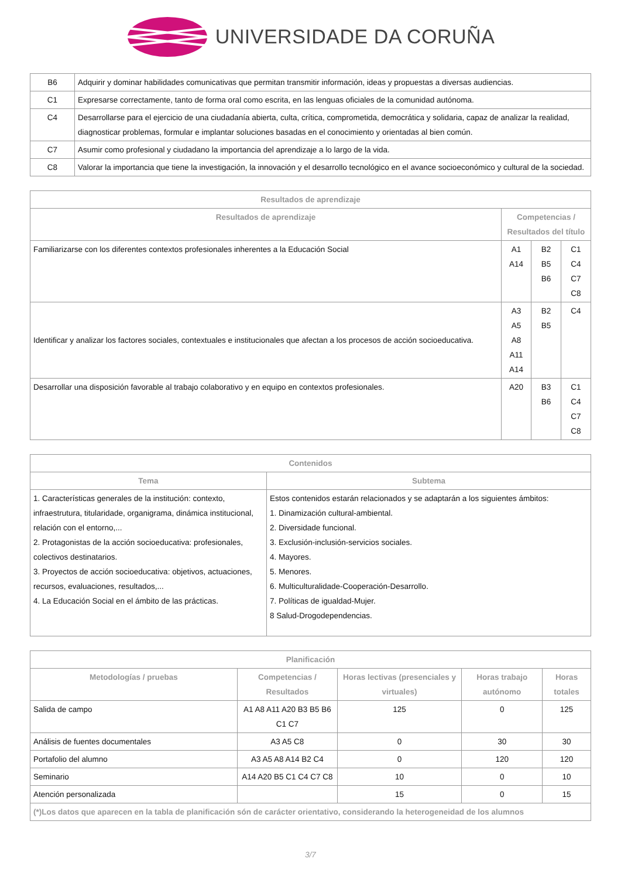UNIVERSIDADE DA CORUÑA
| B6 | Adquirir y dominar habilidades comunicativas que permitan transmitir información, ideas y propuestas a diversas audiencias. |
| C1 | Expresarse correctamente, tanto de forma oral como escrita, en las lenguas oficiales de la comunidad autónoma. |
| C4 | Desarrollarse para el ejercicio de una ciudadanía abierta, culta, crítica, comprometida, democrática y solidaria, capaz de analizar la realidad, diagnosticar problemas, formular e implantar soluciones basadas en el conocimiento y orientadas al bien común. |
| C7 | Asumir como profesional y ciudadano la importancia del aprendizaje a lo largo de la vida. |
| C8 | Valorar la importancia que tiene la investigación, la innovación y el desarrollo tecnológico en el avance socioeconómico y cultural de la sociedad. |
| Resultados de aprendizaje | | | |
| --- | --- | --- | --- |
| Resultados de aprendizaje | Competencias / Resultados del título | | |
| Familiarizarse con los diferentes contextos profesionales inherentes a la Educación Social | A1 A14 | B2 B5 B6 | C1 C4 C7 C8 |
| Identificar y analizar los factores sociales, contextuales e institucionales que afectan a los procesos de acción socioeducativa. | A3 A5 A8 A11 A14 | B2 B5 | C4 |
| Desarrollar una disposición favorable al trabajo colaborativo y en equipo en contextos profesionales. | A20 | B3 B6 | C1 C4 C7 C8 |
| Contenidos | |
| --- | --- |
| Tema | Subtema |
| 1. Características generales de la institución: contexto, infraestrutura, titularidade, organigrama, dinámica institucional, relación con el entorno,... 2. Protagonistas de la acción socioeducativa: profesionales, colectivos destinatarios. 3. Proyectos de acción socioeducativa: objetivos, actuaciones, recursos, evaluaciones, resultados,... 4. La Educación Social en el ámbito de las prácticas. | Estos contenidos estarán relacionados y se adaptarán a los siguientes ámbitos: 1. Dinamización cultural-ambiental. 2. Diversidade funcional. 3. Exclusión-inclusión-servicios sociales. 4. Mayores. 5. Menores. 6. Multiculturalidade-Cooperación-Desarrollo. 7. Políticas de igualdad-Mujer. 8 Salud-Drogodependencias. |
| Planificación | | | | |
| --- | --- | --- | --- | --- |
| Metodologías / pruebas | Competencias / Resultados | Horas lectivas (presenciales y virtuales) | Horas trabajo autónomo | Horas totales |
| Salida de campo | A1 A8 A11 A20 B3 B5 B6 C1 C7 | 125 | 0 | 125 |
| Análisis de fuentes documentales | A3 A5 C8 | 0 | 30 | 30 |
| Portafolio del alumno | A3 A5 A8 A14 B2 C4 | 0 | 120 | 120 |
| Seminario | A14 A20 B5 C1 C4 C7 C8 | 10 | 0 | 10 |
| Atención personalizada | | 15 | 0 | 15 |
| (*)Los datos que aparecen en la tabla de planificación són de carácter orientativo, considerando la heterogeneidad de los alumnos | | | | |
3/7